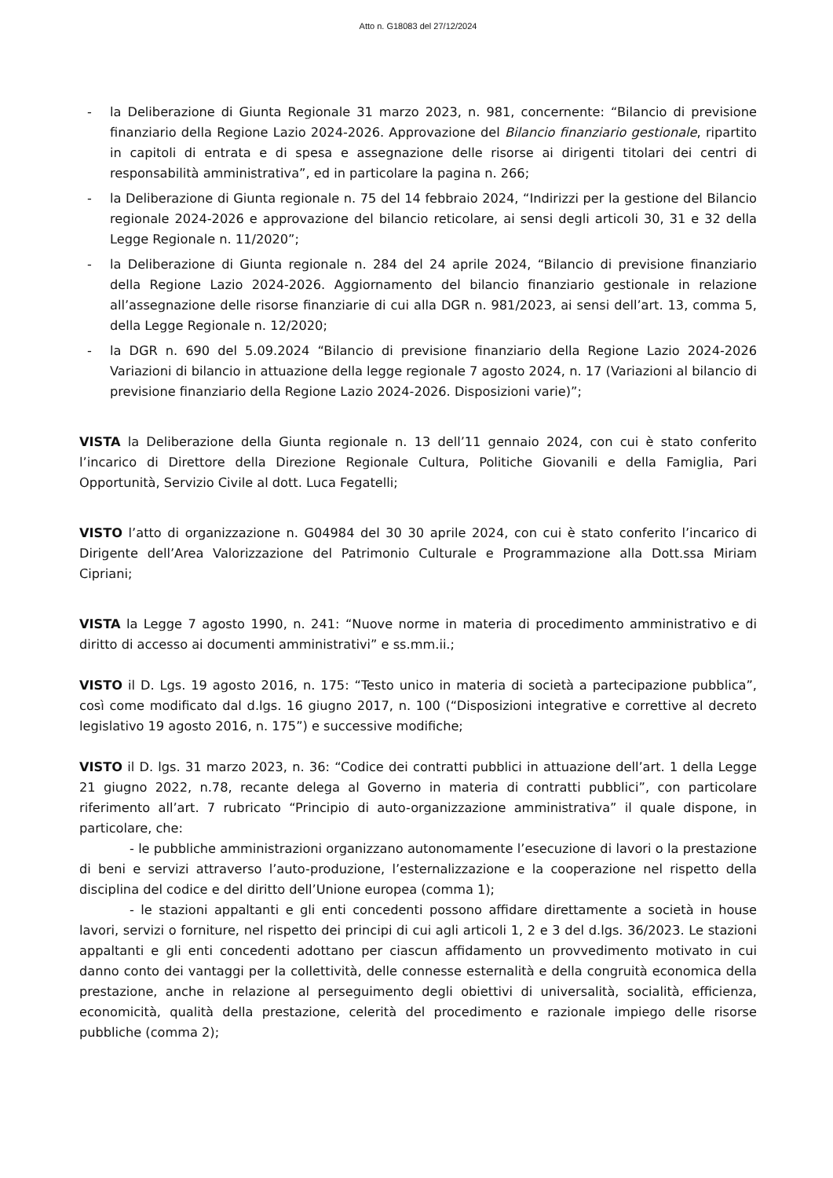Atto n. G18083 del 27/12/2024
- la Deliberazione di Giunta Regionale 31 marzo 2023, n. 981, concernente: “Bilancio di previsione finanziario della Regione Lazio 2024-2026. Approvazione del Bilancio finanziario gestionale, ripartito in capitoli di entrata e di spesa e assegnazione delle risorse ai dirigenti titolari dei centri di responsabilità amministrativa”, ed in particolare la pagina n. 266;
- la Deliberazione di Giunta regionale n. 75 del 14 febbraio 2024, “Indirizzi per la gestione del Bilancio regionale 2024-2026 e approvazione del bilancio reticolare, ai sensi degli articoli 30, 31 e 32 della Legge Regionale n. 11/2020”;
- la Deliberazione di Giunta regionale n. 284 del 24 aprile 2024, “Bilancio di previsione finanziario della Regione Lazio 2024-2026. Aggiornamento del bilancio finanziario gestionale in relazione all’assegnazione delle risorse finanziarie di cui alla DGR n. 981/2023, ai sensi dell’art. 13, comma 5, della Legge Regionale n. 12/2020;
- la DGR n. 690 del 5.09.2024 “Bilancio di previsione finanziario della Regione Lazio 2024-2026 Variazioni di bilancio in attuazione della legge regionale 7 agosto 2024, n. 17 (Variazioni al bilancio di previsione finanziario della Regione Lazio 2024-2026. Disposizioni varie)”;
VISTA la Deliberazione della Giunta regionale n. 13 dell’11 gennaio 2024, con cui è stato conferito l’incarico di Direttore della Direzione Regionale Cultura, Politiche Giovanili e della Famiglia, Pari Opportunità, Servizio Civile al dott. Luca Fegatelli;
VISTO l’atto di organizzazione n. G04984 del 30 30 aprile 2024, con cui è stato conferito l’incarico di Dirigente dell’Area Valorizzazione del Patrimonio Culturale e Programmazione alla Dott.ssa Miriam Cipriani;
VISTA la Legge 7 agosto 1990, n. 241: “Nuove norme in materia di procedimento amministrativo e di diritto di accesso ai documenti amministrativi” e ss.mm.ii.;
VISTO il D. Lgs. 19 agosto 2016, n. 175: “Testo unico in materia di società a partecipazione pubblica”, così come modificato dal d.lgs. 16 giugno 2017, n. 100 (“Disposizioni integrative e correttive al decreto legislativo 19 agosto 2016, n. 175”) e successive modifiche;
VISTO il D. lgs. 31 marzo 2023, n. 36: “Codice dei contratti pubblici in attuazione dell’art. 1 della Legge 21 giugno 2022, n.78, recante delega al Governo in materia di contratti pubblici”, con particolare riferimento all’art. 7 rubricato “Principio di auto-organizzazione amministrativa” il quale dispone, in particolare, che:
- le pubbliche amministrazioni organizzano autonomamente l’esecuzione di lavori o la prestazione di beni e servizi attraverso l’auto-produzione, l’esternalizzazione e la cooperazione nel rispetto della disciplina del codice e del diritto dell’Unione europea (comma 1);
- le stazioni appaltanti e gli enti concedenti possono affidare direttamente a società in house lavori, servizi o forniture, nel rispetto dei principi di cui agli articoli 1, 2 e 3 del d.lgs. 36/2023. Le stazioni appaltanti e gli enti concedenti adottano per ciascun affidamento un provvedimento motivato in cui danno conto dei vantaggi per la collettività, delle connesse esternalità e della congruità economica della prestazione, anche in relazione al perseguimento degli obiettivi di universalità, socialità, efficienza, economicità, qualità della prestazione, celerità del procedimento e razionale impiego delle risorse pubbliche (comma 2);